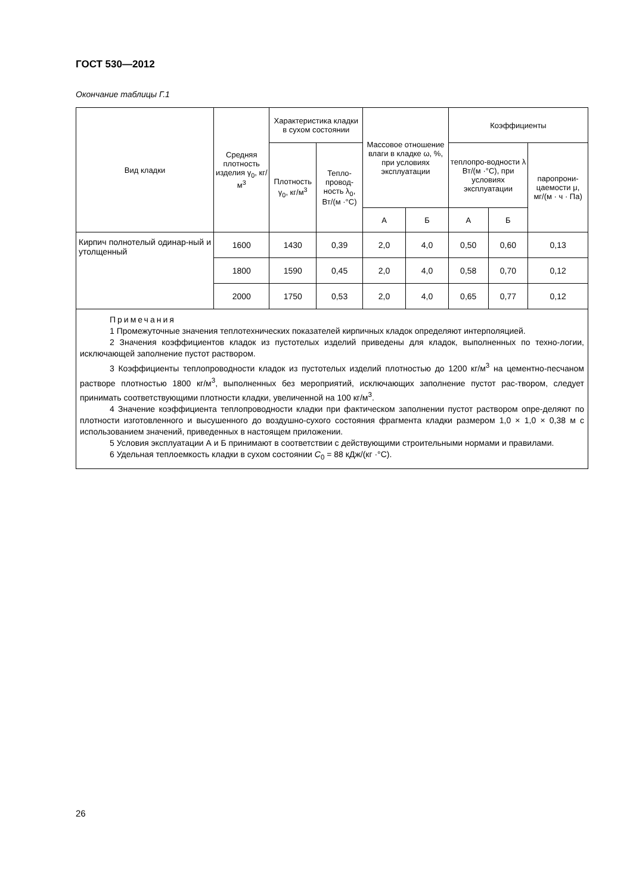ГОСТ 530—2012
Окончание таблицы Г.1
| Вид кладки | Средняя плотность изделия γ<sub>0</sub>, кг/м<sup>3</sup> | Характеристика кладки в сухом состоянии | | Массовое отношение влаги в кладке ω, %, при условиях эксплуатации | | Коэффициенты | | |
| --- | --- | --- | --- | --- | --- | --- | --- | --- |
| | | Плотность γ<sub>0</sub>, кг/м<sup>3</sup> | Тепло-провод-ность λ<sub>0</sub>, Вт/(м ·°С) | | | теплопро-водности λ Вт/(м ·°С), при условиях эксплуатации | | паропрони-цаемости μ, мг/(м · ч · Па) |
| | | | | А | Б | А | Б | |
| Кирпич полнотелый одинар-ный и утолщенный | 1600 | 1430 | 0,39 | 2,0 | 4,0 | 0,50 | 0,60 | 0,13 |
| | 1800 | 1590 | 0,45 | 2,0 | 4,0 | 0,58 | 0,70 | 0,12 |
| | 2000 | 1750 | 0,53 | 2,0 | 4,0 | 0,65 | 0,77 | 0,12 |
| Примечания 1 Промежуточные значения теплотехнических показателей кирпичных кладок определяют интерполяцией. 2 Значения коэффициентов кладок из пустотелых изделий приведены для кладок, выполненных по техно-логии, исключающей заполнение пустот раствором. 3 Коэффициенты теплопроводности кладок из пустотелых изделий плотностью до 1200 кг/м<sup>3</sup> на цементно-песчаном растворе плотностью 1800 кг/м<sup>3</sup>, выполненных без мероприятий, исключающих заполнение пустот рас-твором, следует принимать соответствующими плотности кладки, увеличенной на 100 кг/м<sup>3</sup>. 4 Значение коэффициента теплопроводности кладки при фактическом заполнении пустот раствором опре-деляют по плотности изготовленного и высушенного до воздушно-сухого состояния фрагмента кладки размером 1,0 × 1,0 × 0,38 м с использованием значений, приведенных в настоящем приложении. 5 Условия эксплуатации А и Б принимают в соответствии с действующими строительными нормами и правилами. 6 Удельная теплоемкость кладки в сухом состоянии C<sub>0</sub> = 88 кДж/(кг ·°С). | | | | | | | | |
26